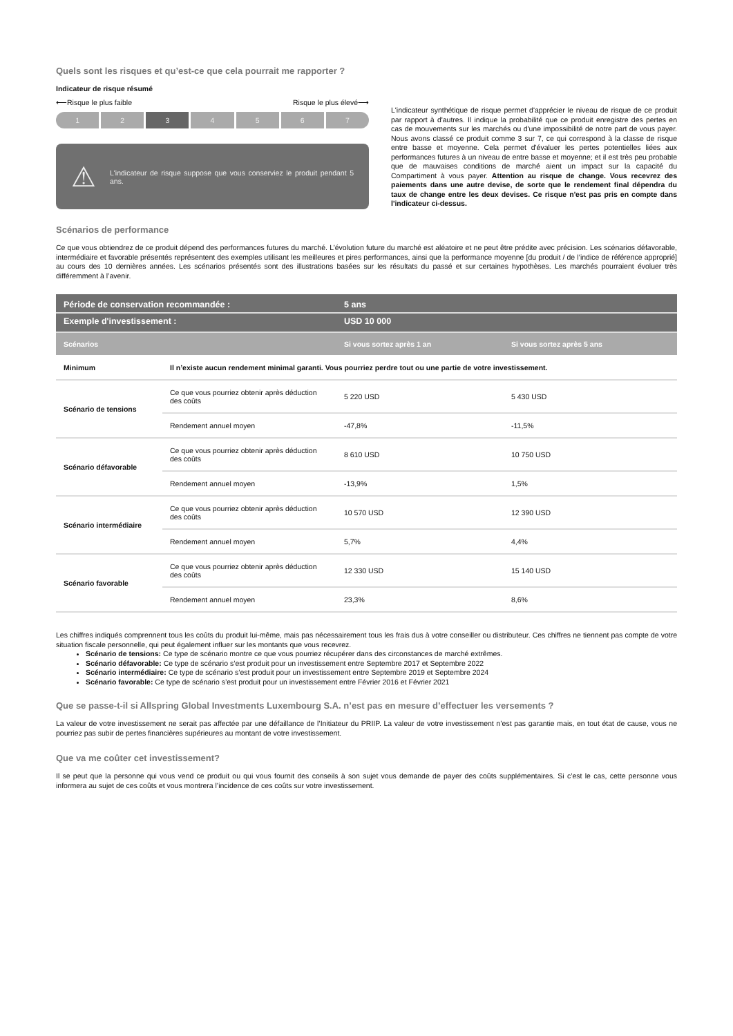Quels sont les risques et qu’est-ce que cela pourrait me rapporter ?
Indicateur de risque résumé
⟵Risque le plus faible Risque le plus élevé⟶
1 2 3 4 5 6 7
⚠ L'indicateur de risque suppose que vous conserviez le produit pendant 5 ans.
L'indicateur synthétique de risque permet d'apprécier le niveau de risque de ce produit par rapport à d'autres. Il indique la probabilité que ce produit enregistre des pertes en cas de mouvements sur les marchés ou d'une impossibilité de notre part de vous payer. Nous avons classé ce produit comme 3 sur 7, ce qui correspond à la classe de risque entre basse et moyenne. Cela permet d'évaluer les pertes potentielles liées aux performances futures à un niveau de entre basse et moyenne; et il est très peu probable que de mauvaises conditions de marché aient un impact sur la capacité du Compartiment à vous payer. Attention au risque de change. Vous recevrez des paiements dans une autre devise, de sorte que le rendement final dépendra du taux de change entre les deux devises. Ce risque n'est pas pris en compte dans l'indicateur ci-dessus.
Scénarios de performance
Ce que vous obtiendrez de ce produit dépend des performances futures du marché. L’évolution future du marché est aléatoire et ne peut être prédite avec précision. Les scénarios défavorable, intermédiaire et favorable présentés représentent des exemples utilisant les meilleures et pires performances, ainsi que la performance moyenne [du produit / de l’indice de référence approprié] au cours des 10 dernières années. Les scénarios présentés sont des illustrations basées sur les résultats du passé et sur certaines hypothèses. Les marchés pourraient évoluer très différemment à l’avenir.
| Période de conservation recommandée : | | 5 ans | |
| Exemple d'investissement : | | USD 10 000 | |
| Scénarios | | Si vous sortez après 1 an | Si vous sortez après 5 ans |
| Minimum | Il n’existe aucun rendement minimal garanti. Vous pourriez perdre tout ou une partie de votre investissement. | | |
| Scénario de tensions | Ce que vous pourriez obtenir après déduction des coûts | 5 220 USD | 5 430 USD |
| | Rendement annuel moyen | -47,8% | -11,5% |
| Scénario défavorable | Ce que vous pourriez obtenir après déduction des coûts | 8 610 USD | 10 750 USD |
| | Rendement annuel moyen | -13,9% | 1,5% |
| Scénario intermédiaire | Ce que vous pourriez obtenir après déduction des coûts | 10 570 USD | 12 390 USD |
| | Rendement annuel moyen | 5,7% | 4,4% |
| Scénario favorable | Ce que vous pourriez obtenir après déduction des coûts | 12 330 USD | 15 140 USD |
| | Rendement annuel moyen | 23,3% | 8,6% |
Les chiffres indiqués comprennent tous les coûts du produit lui-même, mais pas nécessairement tous les frais dus à votre conseiller ou distributeur. Ces chiffres ne tiennent pas compte de votre situation fiscale personnelle, qui peut également influer sur les montants que vous recevrez.
Scénario de tensions: Ce type de scénario montre ce que vous pourriez récupérer dans des circonstances de marché extrêmes.
Scénario défavorable: Ce type de scénario s’est produit pour un investissement entre Septembre 2017 et Septembre 2022
Scénario intermédiaire: Ce type de scénario s’est produit pour un investissement entre Septembre 2019 et Septembre 2024
Scénario favorable: Ce type de scénario s’est produit pour un investissement entre Février 2016 et Février 2021
Que se passe-t-il si Allspring Global Investments Luxembourg S.A. n’est pas en mesure d’effectuer les versements ?
La valeur de votre investissement ne serait pas affectée par une défaillance de l’Initiateur du PRIIP. La valeur de votre investissement n’est pas garantie mais, en tout état de cause, vous ne pourriez pas subir de pertes financières supérieures au montant de votre investissement.
Que va me coûter cet investissement?
Il se peut que la personne qui vous vend ce produit ou qui vous fournit des conseils à son sujet vous demande de payer des coûts supplémentaires. Si c’est le cas, cette personne vous informera au sujet de ces coûts et vous montrera l’incidence de ces coûts sur votre investissement.